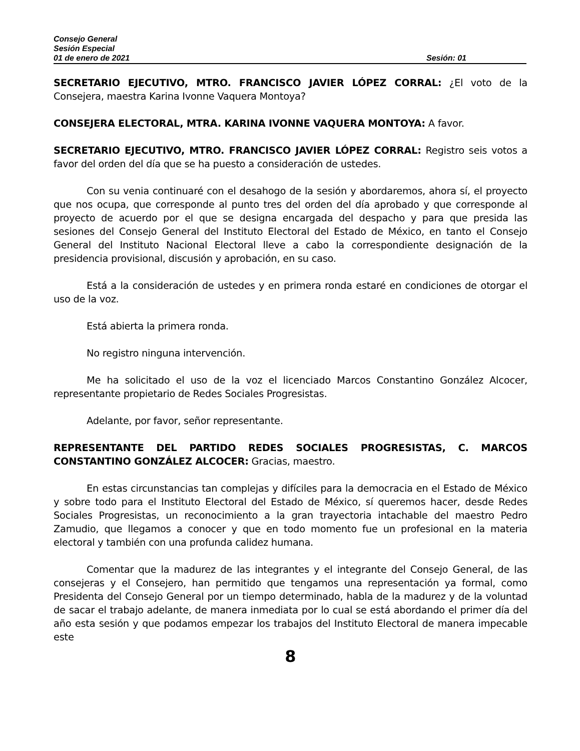Consejo General
Sesión Especial
01 de enero de 2021 Sesión: 01
SECRETARIO EJECUTIVO, MTRO. FRANCISCO JAVIER LÓPEZ CORRAL: ¿El voto de la Consejera, maestra Karina Ivonne Vaquera Montoya?
CONSEJERA ELECTORAL, MTRA. KARINA IVONNE VAQUERA MONTOYA: A favor.
SECRETARIO EJECUTIVO, MTRO. FRANCISCO JAVIER LÓPEZ CORRAL: Registro seis votos a favor del orden del día que se ha puesto a consideración de ustedes.
Con su venia continuaré con el desahogo de la sesión y abordaremos, ahora sí, el proyecto que nos ocupa, que corresponde al punto tres del orden del día aprobado y que corresponde al proyecto de acuerdo por el que se designa encargada del despacho y para que presida las sesiones del Consejo General del Instituto Electoral del Estado de México, en tanto el Consejo General del Instituto Nacional Electoral lleve a cabo la correspondiente designación de la presidencia provisional, discusión y aprobación, en su caso.
Está a la consideración de ustedes y en primera ronda estaré en condiciones de otorgar el uso de la voz.
Está abierta la primera ronda.
No registro ninguna intervención.
Me ha solicitado el uso de la voz el licenciado Marcos Constantino González Alcocer, representante propietario de Redes Sociales Progresistas.
Adelante, por favor, señor representante.
REPRESENTANTE DEL PARTIDO REDES SOCIALES PROGRESISTAS, C. MARCOS CONSTANTINO GONZÁLEZ ALCOCER: Gracias, maestro.
En estas circunstancias tan complejas y difíciles para la democracia en el Estado de México y sobre todo para el Instituto Electoral del Estado de México, sí queremos hacer, desde Redes Sociales Progresistas, un reconocimiento a la gran trayectoria intachable del maestro Pedro Zamudio, que llegamos a conocer y que en todo momento fue un profesional en la materia electoral y también con una profunda calidez humana.
Comentar que la madurez de las integrantes y el integrante del Consejo General, de las consejeras y el Consejero, han permitido que tengamos una representación ya formal, como Presidenta del Consejo General por un tiempo determinado, habla de la madurez y de la voluntad de sacar el trabajo adelante, de manera inmediata por lo cual se está abordando el primer día del año esta sesión y que podamos empezar los trabajos del Instituto Electoral de manera impecable este
8